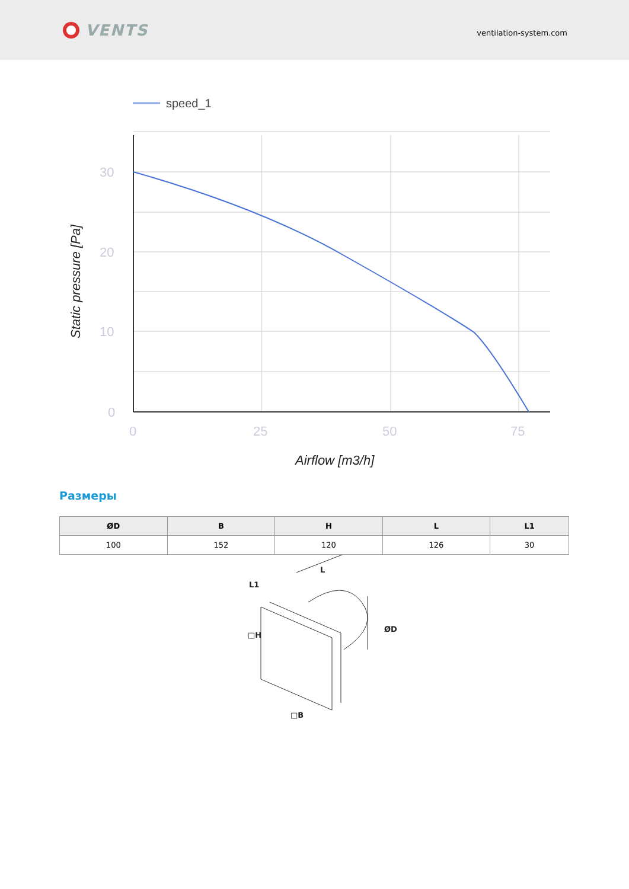VENTS
ventilation-system.com
speed_1
30
20
10
0
0
25
50
75
Airflow [m3/h]
Static pressure [Pa]
Размеры
| ØD | B | H | L | L1 |
| --- | --- | --- | --- | --- |
| 100 | 152 | 120 | 126 | 30 |
L1
L
□H
ØD
□B